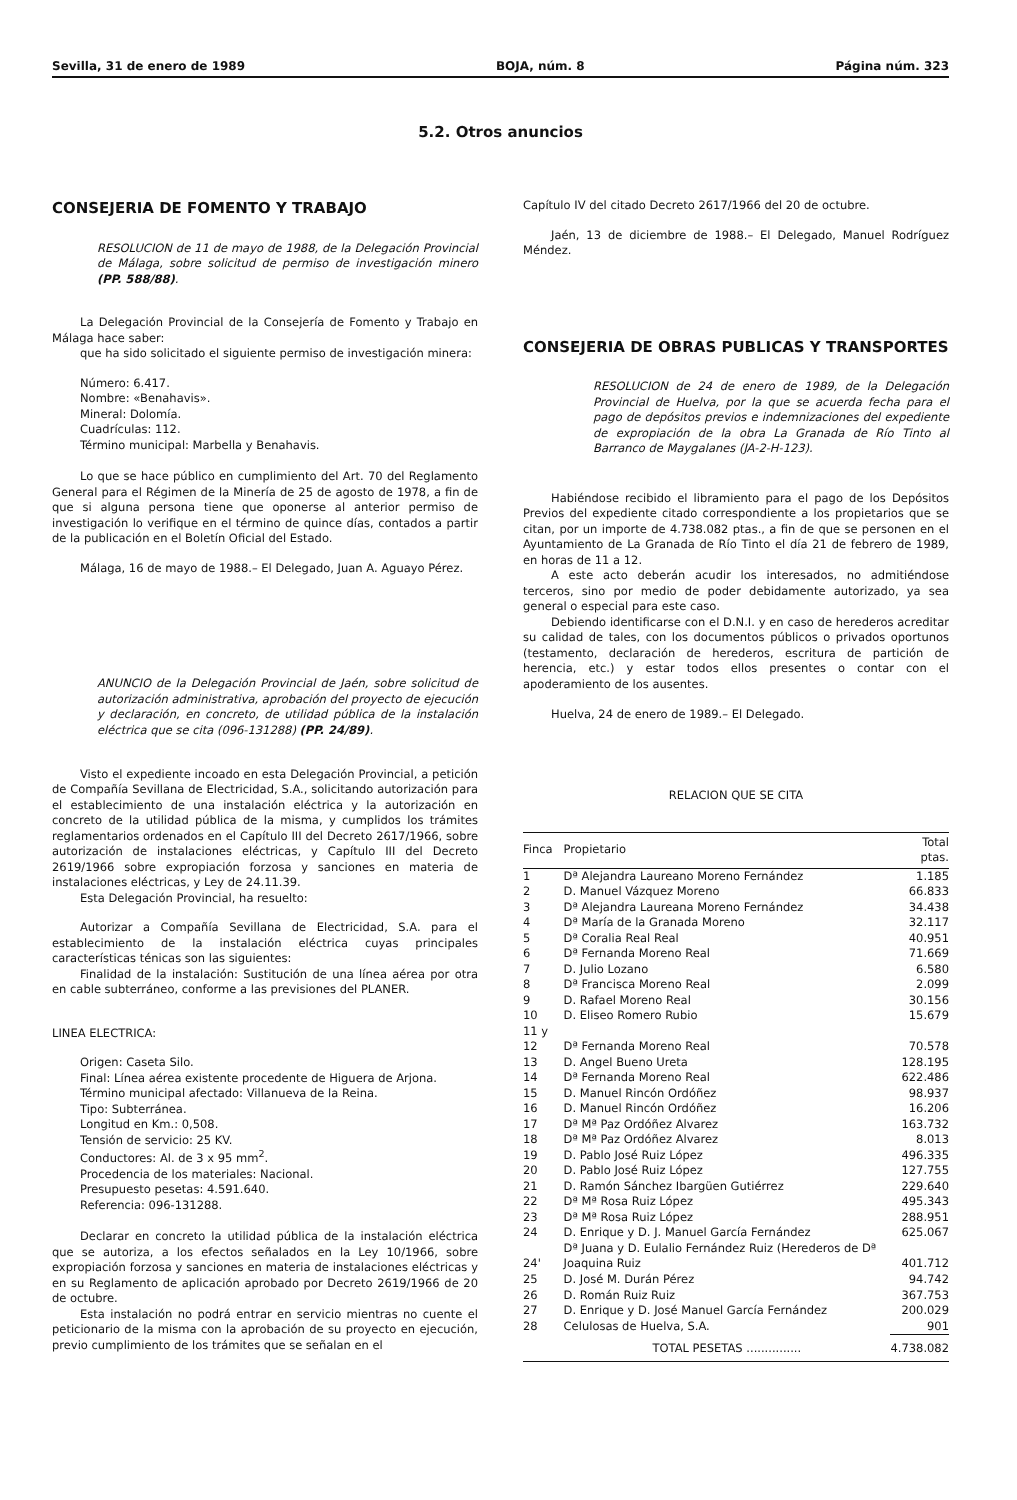Sevilla, 31 de enero de 1989 BOJA, núm. 8 Página núm. 323
5.2. Otros anuncios
CONSEJERIA DE FOMENTO Y TRABAJO
RESOLUCION de 11 de mayo de 1988, de la Delegación Provincial de Málaga, sobre solicitud de permiso de investigación minero (PP. 588/88).
La Delegación Provincial de la Consejería de Fomento y Trabajo en Málaga hace saber:
que ha sido solicitado el siguiente permiso de investigación minera:
Número: 6.417.
Nombre: «Benahavis».
Mineral: Dolomía.
Cuadrículas: 112.
Término municipal: Marbella y Benahavis.
Lo que se hace público en cumplimiento del Art. 70 del Reglamento General para el Régimen de la Minería de 25 de agosto de 1978, a fin de que si alguna persona tiene que oponerse al anterior permiso de investigación lo verifique en el término de quince días, contados a partir de la publicación en el Boletín Oficial del Estado.
Málaga, 16 de mayo de 1988.– El Delegado, Juan A. Aguayo Pérez.
ANUNCIO de la Delegación Provincial de Jaén, sobre solicitud de autorización administrativa, aprobación del proyecto de ejecución y declaración, en concreto, de utilidad pública de la instalación eléctrica que se cita (096-131288) (PP. 24/89).
Visto el expediente incoado en esta Delegación Provincial, a petición de Compañía Sevillana de Electricidad, S.A., solicitando autorización para el establecimiento de una instalación eléctrica y la autorización en concreto de la utilidad pública de la misma, y cumplidos los trámites reglamentarios ordenados en el Capítulo III del Decreto 2617/1966, sobre autorización de instalaciones eléctricas, y Capítulo III del Decreto 2619/1966 sobre expropiación forzosa y sanciones en materia de instalaciones eléctricas, y Ley de 24.11.39.
Esta Delegación Provincial, ha resuelto:
Autorizar a Compañía Sevillana de Electricidad, S.A. para el establecimiento de la instalación eléctrica cuyas principales características ténicas son las siguientes:
Finalidad de la instalación: Sustitución de una línea aérea por otra en cable subterráneo, conforme a las previsiones del PLANER.
LINEA ELECTRICA:
Origen: Caseta Silo.
Final: Línea aérea existente procedente de Higuera de Arjona.
Término municipal afectado: Villanueva de la Reina.
Tipo: Subterránea.
Longitud en Km.: 0,508.
Tensión de servicio: 25 KV.
Conductores: Al. de 3 x 95 mm<sup>2</sup>.
Procedencia de los materiales: Nacional.
Presupuesto pesetas: 4.591.640.
Referencia: 096-131288.
Declarar en concreto la utilidad pública de la instalación eléctrica que se autoriza, a los efectos señalados en la Ley 10/1966, sobre expropiación forzosa y sanciones en materia de instalaciones eléctricas y en su Reglamento de aplicación aprobado por Decreto 2619/1966 de 20 de octubre.
Esta instalación no podrá entrar en servicio mientras no cuente el peticionario de la misma con la aprobación de su proyecto en ejecución, previo cumplimiento de los trámites que se señalan en el
Capítulo IV del citado Decreto 2617/1966 del 20 de octubre.
Jaén, 13 de diciembre de 1988.– El Delegado, Manuel Rodríguez Méndez.
CONSEJERIA DE OBRAS PUBLICAS Y TRANSPORTES
RESOLUCION de 24 de enero de 1989, de la Delegación Provincial de Huelva, por la que se acuerda fecha para el pago de depósitos previos e indemnizaciones del expediente de expropiación de la obra La Granada de Río Tinto al Barranco de Maygalanes (JA-2-H-123).
Habiéndose recibido el libramiento para el pago de los Depósitos Previos del expediente citado correspondiente a los propietarios que se citan, por un importe de 4.738.082 ptas., a fin de que se personen en el Ayuntamiento de La Granada de Río Tinto el día 21 de febrero de 1989, en horas de 11 a 12.
A este acto deberán acudir los interesados, no admitiéndose terceros, sino por medio de poder debidamente autorizado, ya sea general o especial para este caso.
Debiendo identificarse con el D.N.I. y en caso de herederos acreditar su calidad de tales, con los documentos públicos o privados oportunos (testamento, declaración de herederos, escritura de partición de herencia, etc.) y estar todos ellos presentes o contar con el apoderamiento de los ausentes.
Huelva, 24 de enero de 1989.– El Delegado.
RELACION QUE SE CITA
| Finca | Propietario | Total ptas. |
| --- | --- | --- |
| 1 | Dª Alejandra Laureano Moreno Fernández | 1.185 |
| 2 | D. Manuel Vázquez Moreno | 66.833 |
| 3 | Dª Alejandra Laureana Moreno Fernández | 34.438 |
| 4 | Dª María de la Granada Moreno | 32.117 |
| 5 | Dª Coralia Real Real | 40.951 |
| 6 | Dª Fernanda Moreno Real | 71.669 |
| 7 | D. Julio Lozano | 6.580 |
| 8 | Dª Francisca Moreno Real | 2.099 |
| 9 | D. Rafael Moreno Real | 30.156 |
| 10 | D. Eliseo Romero Rubio | 15.679 |
| 11 y 12 | Dª Fernanda Moreno Real | 70.578 |
| 13 | D. Angel Bueno Ureta | 128.195 |
| 14 | Dª Fernanda Moreno Real | 622.486 |
| 15 | D. Manuel Rincón Ordóñez | 98.937 |
| 16 | D. Manuel Rincón Ordóñez | 16.206 |
| 17 | Dª Mª Paz Ordóñez Alvarez | 163.732 |
| 18 | Dª Mª Paz Ordóñez Alvarez | 8.013 |
| 19 | D. Pablo José Ruiz López | 496.335 |
| 20 | D. Pablo José Ruiz López | 127.755 |
| 21 | D. Ramón Sánchez Ibargüen Gutiérrez | 229.640 |
| 22 | Dª Mª Rosa Ruiz López | 495.343 |
| 23 | Dª Mª Rosa Ruiz López | 288.951 |
| 24 | D. Enrique y D. J. Manuel García Fernández | 625.067 |
| 24' | Dª Juana y D. Eulalio Fernández Ruiz (Herederos de Dª Joaquina Ruiz | 401.712 |
| 25 | D. José M. Durán Pérez | 94.742 |
| 26 | D. Román Ruiz Ruiz | 367.753 |
| 27 | D. Enrique y D. José Manuel García Fernández | 200.029 |
| 28 | Celulosas de Huelva, S.A. | 901 |
| | TOTAL PESETAS ............... | 4.738.082 |